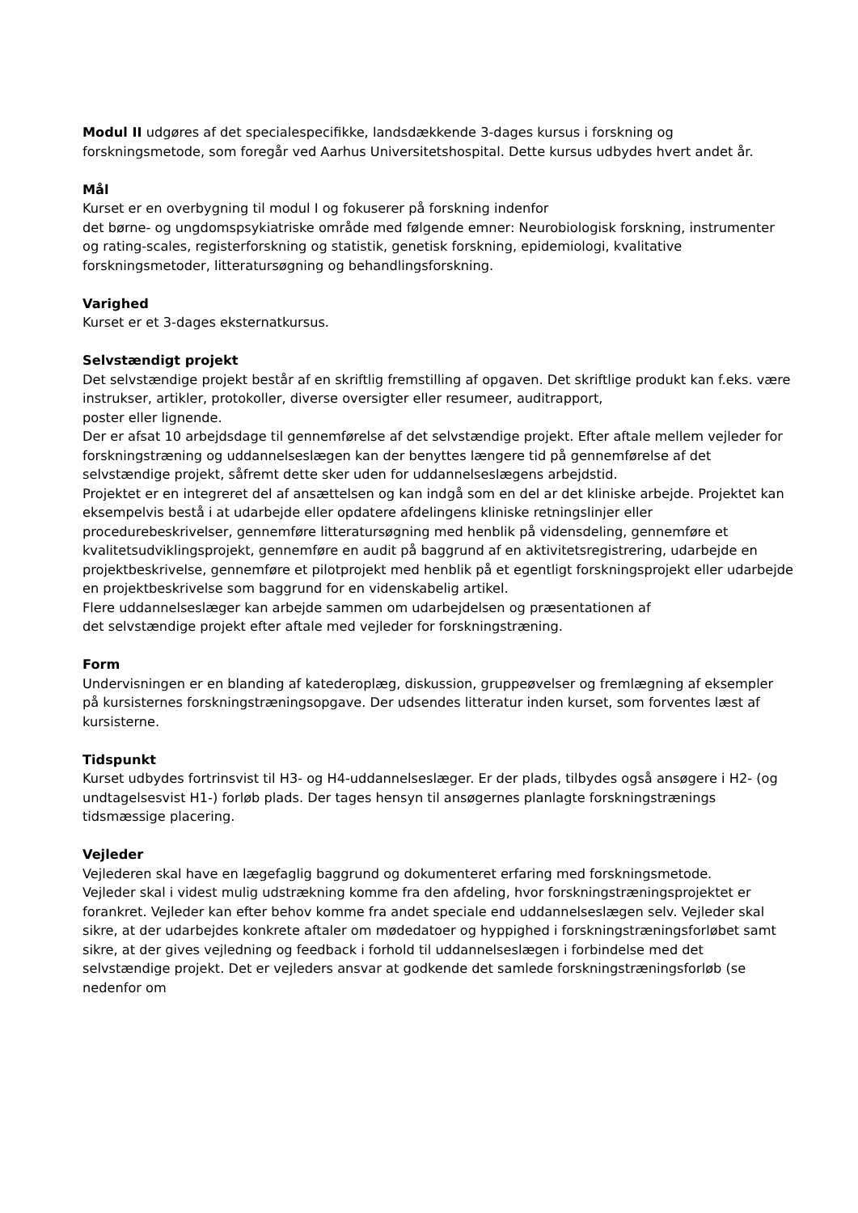Modul II udgøres af det specialespecifikke, landsdækkende 3-dages kursus i forskning og forskningsmetode, som foregår ved Aarhus Universitetshospital. Dette kursus udbydes hvert andet år.
Mål
Kurset er en overbygning til modul I og fokuserer på forskning indenfor
det børne- og ungdomspsykiatriske område med følgende emner: Neurobiologisk forskning, instrumenter og rating-scales, registerforskning og statistik, genetisk forskning, epidemiologi, kvalitative forskningsmetoder, litteratursøgning og behandlingsforskning.
Varighed
Kurset er et 3-dages eksternatkursus.
Selvstændigt projekt
Det selvstændige projekt består af en skriftlig fremstilling af opgaven. Det skriftlige produkt kan f.eks. være instrukser, artikler, protokoller, diverse oversigter eller resumeer, auditrapport,
poster eller lignende.
Der er afsat 10 arbejdsdage til gennemførelse af det selvstændige projekt. Efter aftale mellem vejleder for forskningstræning og uddannelseslægen kan der benyttes længere tid på gennemførelse af det selvstændige projekt, såfremt dette sker uden for uddannelseslægens arbejdstid.
Projektet er en integreret del af ansættelsen og kan indgå som en del ar det kliniske arbejde. Projektet kan eksempelvis bestå i at udarbejde eller opdatere afdelingens kliniske retningslinjer eller procedurebeskrivelser, gennemføre litteratursøgning med henblik på vidensdeling, gennemføre et kvalitetsudviklingsprojekt, gennemføre en audit på baggrund af en aktivitetsregistrering, udarbejde en projektbeskrivelse, gennemføre et pilotprojekt med henblik på et egentligt forskningsprojekt eller udarbejde en projektbeskrivelse som baggrund for en videnskabelig artikel.
Flere uddannelseslæger kan arbejde sammen om udarbejdelsen og præsentationen af
det selvstændige projekt efter aftale med vejleder for forskningstræning.
Form
Undervisningen er en blanding af katederoplæg, diskussion, gruppeøvelser og fremlægning af eksempler på kursisternes forskningstræningsopgave. Der udsendes litteratur inden kurset, som forventes læst af kursisterne.
Tidspunkt
Kurset udbydes fortrinsvist til H3- og H4-uddannelseslæger. Er der plads, tilbydes også ansøgere i H2- (og undtagelsesvist H1-) forløb plads. Der tages hensyn til ansøgernes planlagte forskningstrænings tidsmæssige placering.
Vejleder
Vejlederen skal have en lægefaglig baggrund og dokumenteret erfaring med forskningsmetode.
Vejleder skal i videst mulig udstrækning komme fra den afdeling, hvor forskningstræningsprojektet er forankret. Vejleder kan efter behov komme fra andet speciale end uddannelseslægen selv. Vejleder skal sikre, at der udarbejdes konkrete aftaler om mødedatoer og hyppighed i forskningstræningsforløbet samt sikre, at der gives vejledning og feedback i forhold til uddannelseslægen i forbindelse med det selvstændige projekt. Det er vejleders ansvar at godkende det samlede forskningstræningsforløb (se nedenfor om